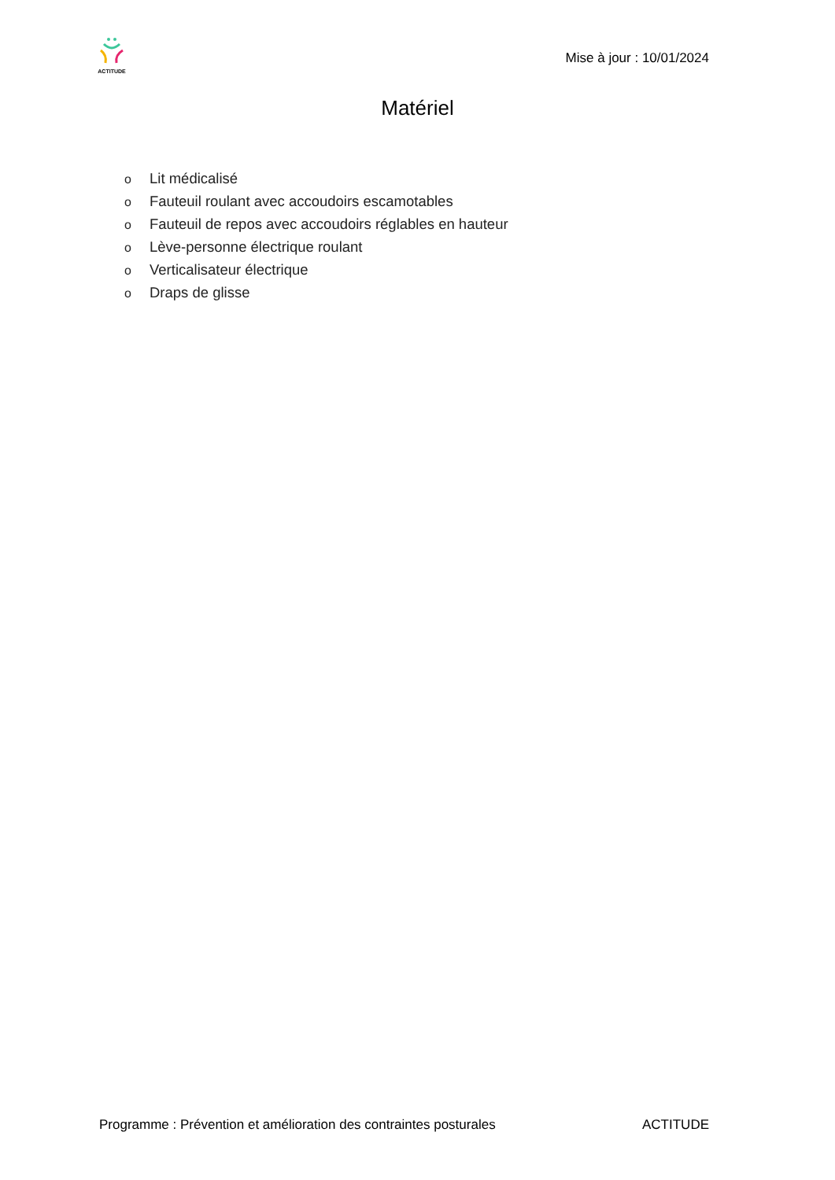ACTITUDE
Mise à jour : 10/01/2024
Matériel
o Lit médicalisé
o Fauteuil roulant avec accoudoirs escamotables
o Fauteuil de repos avec accoudoirs réglables en hauteur
o Lève-personne électrique roulant
o Verticalisateur électrique
o Draps de glisse
Programme : Prévention et amélioration des contraintes posturales ACTITUDE